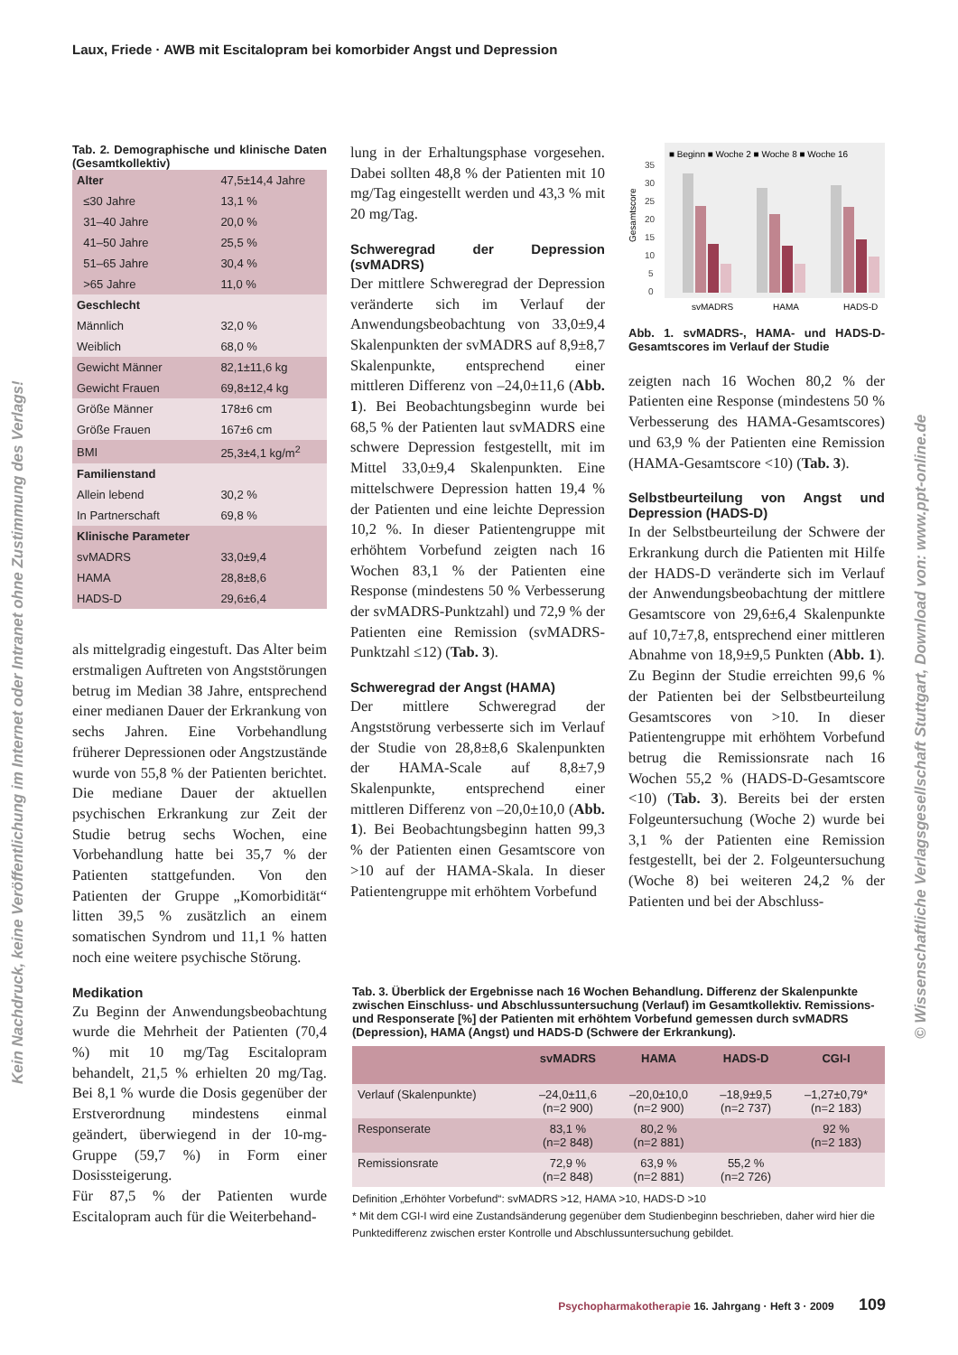Laux, Friede · AWB mit Escitalopram bei komorbider Angst und Depression
Kein Nachdruck, keine Veröffentlichung im Internet oder Intranet ohne Zustimmung des Verlags!
© Wissenschaftliche Verlagsgesellschaft Stuttgart, Download von: www.ppt-online.de
Tab. 2. Demographische und klinische Daten (Gesamtkollektiv)
| Alter | 47,5±14,4 Jahre |
| ≤30 Jahre | 13,1 % |
| 31–40 Jahre | 20,0 % |
| 41–50 Jahre | 25,5 % |
| 51–65 Jahre | 30,4 % |
| >65 Jahre | 11,0 % |
| Geschlecht | |
| Männlich | 32,0 % |
| Weiblich | 68,0 % |
| Gewicht Männer | 82,1±11,6 kg |
| Gewicht Frauen | 69,8±12,4 kg |
| Größe Männer | 178±6 cm |
| Größe Frauen | 167±6 cm |
| BMI | 25,3±4,1 kg/m<sup>2</sup> |
| Familienstand | |
| Allein lebend | 30,2 % |
| In Partnerschaft | 69,8 % |
| Klinische Parameter | |
| svMADRS | 33,0±9,4 |
| HAMA | 28,8±8,6 |
| HADS-D | 29,6±6,4 |
als mittelgradig eingestuft. Das Alter beim erstmaligen Auftreten von Angststörungen betrug im Median 38 Jahre, entsprechend einer medianen Dauer der Erkrankung von sechs Jahren. Eine Vorbehandlung früherer Depressionen oder Angstzustände wurde von 55,8 % der Patienten berichtet. Die mediane Dauer der aktuellen psychischen Erkrankung zur Zeit der Studie betrug sechs Wochen, eine Vorbehandlung hatte bei 35,7 % der Patienten stattgefunden. Von den Patienten der Gruppe „Komorbidität“ litten 39,5 % zusätzlich an einem somatischen Syndrom und 11,1 % hatten noch eine weitere psychische Störung.
Medikation
Zu Beginn der Anwendungsbeobachtung wurde die Mehrheit der Patienten (70,4 %) mit 10 mg/Tag Escitalopram behandelt, 21,5 % erhielten 20 mg/Tag. Bei 8,1 % wurde die Dosis gegenüber der Erstverordnung mindestens einmal geändert, überwiegend in der 10-mg-Gruppe (59,7 %) in Form einer Dosissteigerung.
Für 87,5 % der Patienten wurde Escitalopram auch für die Weiterbehand-
lung in der Erhaltungsphase vorgesehen. Dabei sollten 48,8 % der Patienten mit 10 mg/Tag eingestellt werden und 43,3 % mit 20 mg/Tag.
Schweregrad der Depression (svMADRS)
Der mittlere Schweregrad der Depression veränderte sich im Verlauf der Anwendungsbeobachtung von 33,0±9,4 Skalenpunkten der svMADRS auf 8,9±8,7 Skalenpunkte, entsprechend einer mittleren Differenz von –24,0±11,6 (Abb. 1). Bei Beobachtungsbeginn wurde bei 68,5 % der Patienten laut svMADRS eine schwere Depression festgestellt, mit im Mittel 33,0±9,4 Skalenpunkten. Eine mittelschwere Depression hatten 19,4 % der Patienten und eine leichte Depression 10,2 %. In dieser Patientengruppe mit erhöhtem Vorbefund zeigten nach 16 Wochen 83,1 % der Patienten eine Response (mindestens 50 % Verbesserung der svMADRS-Punktzahl) und 72,9 % der Patienten eine Remission (svMADRS-Punktzahl ≤12) (Tab. 3).
Schweregrad der Angst (HAMA)
Der mittlere Schweregrad der Angststörung verbesserte sich im Verlauf der Studie von 28,8±8,6 Skalenpunkten der HAMA-Scale auf 8,8±7,9 Skalenpunkte, entsprechend einer mittleren Differenz von –20,0±10,0 (Abb. 1). Bei Beobachtungsbeginn hatten 99,3 % der Patienten einen Gesamtscore von >10 auf der HAMA-Skala. In dieser Patientengruppe mit erhöhtem Vorbefund
■ Beginn ■ Woche 2 ■ Woche 8 ■ Woche 16
0
5
10
15
20
25
30
35
Gesamtscore
svMADRS
HAMA
HADS-D
Abb. 1. svMADRS-, HAMA- und HADS-D-Gesamtscores im Verlauf der Studie
zeigten nach 16 Wochen 80,2 % der Patienten eine Response (mindestens 50 % Verbesserung des HAMA-Gesamtscores) und 63,9 % der Patienten eine Remission (HAMA-Gesamtscore <10) (Tab. 3).
Selbstbeurteilung von Angst und Depression (HADS-D)
In der Selbstbeurteilung der Schwere der Erkrankung durch die Patienten mit Hilfe der HADS-D veränderte sich im Verlauf der Anwendungsbeobachtung der mittlere Gesamtscore von 29,6±6,4 Skalenpunkte auf 10,7±7,8, entsprechend einer mittleren Abnahme von 18,9±9,5 Punkten (Abb. 1). Zu Beginn der Studie erreichten 99,6 % der Patienten bei der Selbstbeurteilung Gesamtscores von >10. In dieser Patientengruppe mit erhöhtem Vorbefund betrug die Remissionsrate nach 16 Wochen 55,2 % (HADS-D-Gesamtscore <10) (Tab. 3). Bereits bei der ersten Folgeuntersuchung (Woche 2) wurde bei 3,1 % der Patienten eine Remission festgestellt, bei der 2. Folgeuntersuchung (Woche 8) bei weiteren 24,2 % der Patienten und bei der Abschluss-
Tab. 3. Überblick der Ergebnisse nach 16 Wochen Behandlung. Differenz der Skalenpunkte zwischen Einschluss- und Abschlussuntersuchung (Verlauf) im Gesamtkollektiv. Remissions- und Responserate [%] der Patienten mit erhöhtem Vorbefund gemessen durch svMADRS (Depression), HAMA (Angst) und HADS-D (Schwere der Erkrankung).
| | svMADRS | HAMA | HADS-D | CGI-I |
| --- | --- | --- | --- | --- |
| Verlauf (Skalenpunkte) | –24,0±11,6 (n=2 900) | –20,0±10,0 (n=2 900) | –18,9±9,5 (n=2 737) | –1,27±0,79* (n=2 183) |
| Responserate | 83,1 % (n=2 848) | 80,2 % (n=2 881) | | 92 % (n=2 183) |
| Remissionsrate | 72,9 % (n=2 848) | 63,9 % (n=2 881) | 55,2 % (n=2 726) | |
Definition „Erhöhter Vorbefund“: svMADRS >12, HAMA >10, HADS-D >10
* Mit dem CGI-I wird eine Zustandsänderung gegenüber dem Studienbeginn beschrieben, daher wird hier die Punktedifferenz zwischen erster Kontrolle und Abschlussuntersuchung gebildet.
Psychopharmakotherapie 16. Jahrgang · Heft 3 · 2009 109